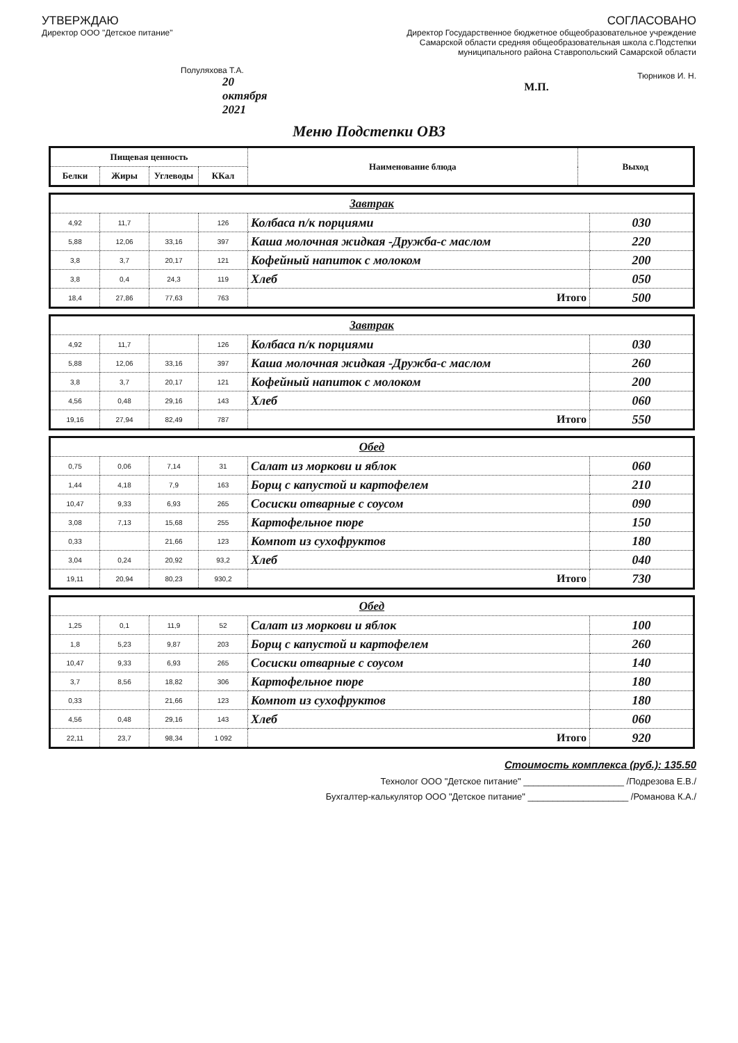УТВЕРЖДАЮ
Директор ООО "Детское питание"
Полуляхова Т.А.
20 октября 2021
СОГЛАСОВАНО
Директор Государственное бюджетное общеобразовательное учреждение Самарской области средняя общеобразовательная школа с.Подстепки муниципального района Ставропольский Самарской области
Тюрников И. Н.
М.П.
Меню Подстепки ОВЗ
| Пищевая ценность | | | | Наименование блюда | Выход |
| --- | --- | --- | --- | --- | --- |
| Белки | Жиры | Углеводы | ККал | | |
| Завтрак | | | | | |
| 4,92 | 11,7 | | 126 | Колбаса п/к порциями | 030 |
| 5,88 | 12,06 | 33,16 | 397 | Каша молочная жидкая -Дружба-с маслом | 220 |
| 3,8 | 3,7 | 20,17 | 121 | Кофейный напиток с молоком | 200 |
| 3,8 | 0,4 | 24,3 | 119 | Хлеб | 050 |
| 18,4 | 27,86 | 77,63 | 763 | Итого | 500 |
| Завтрак | | | | | |
| 4,92 | 11,7 | | 126 | Колбаса п/к порциями | 030 |
| 5,88 | 12,06 | 33,16 | 397 | Каша молочная жидкая -Дружба-с маслом | 260 |
| 3,8 | 3,7 | 20,17 | 121 | Кофейный напиток с молоком | 200 |
| 4,56 | 0,48 | 29,16 | 143 | Хлеб | 060 |
| 19,16 | 27,94 | 82,49 | 787 | Итого | 550 |
| Обед | | | | | |
| 0,75 | 0,06 | 7,14 | 31 | Салат из моркови и яблок | 060 |
| 1,44 | 4,18 | 7,9 | 163 | Борщ с капустой и картофелем | 210 |
| 10,47 | 9,33 | 6,93 | 265 | Сосиски отварные с соусом | 090 |
| 3,08 | 7,13 | 15,68 | 255 | Картофельное пюре | 150 |
| 0,33 | | 21,66 | 123 | Компот из сухофруктов | 180 |
| 3,04 | 0,24 | 20,92 | 93,2 | Хлеб | 040 |
| 19,11 | 20,94 | 80,23 | 930,2 | Итого | 730 |
| Обед | | | | | |
| 1,25 | 0,1 | 11,9 | 52 | Салат из моркови и яблок | 100 |
| 1,8 | 5,23 | 9,87 | 203 | Борщ с капустой и картофелем | 260 |
| 10,47 | 9,33 | 6,93 | 265 | Сосиски отварные с соусом | 140 |
| 3,7 | 8,56 | 18,82 | 306 | Картофельное пюре | 180 |
| 0,33 | | 21,66 | 123 | Компот из сухофруктов | 180 |
| 4,56 | 0,48 | 29,16 | 143 | Хлеб | 060 |
| 22,11 | 23,7 | 98,34 | 1 092 | Итого | 920 |
Стоимость комплекса (руб.): 135.50
Технолог ООО "Детское питание" ____________________ /Подрезова Е.В./
Бухгалтер-калькулятор ООО "Детское питание" ____________________ /Романова К.А./